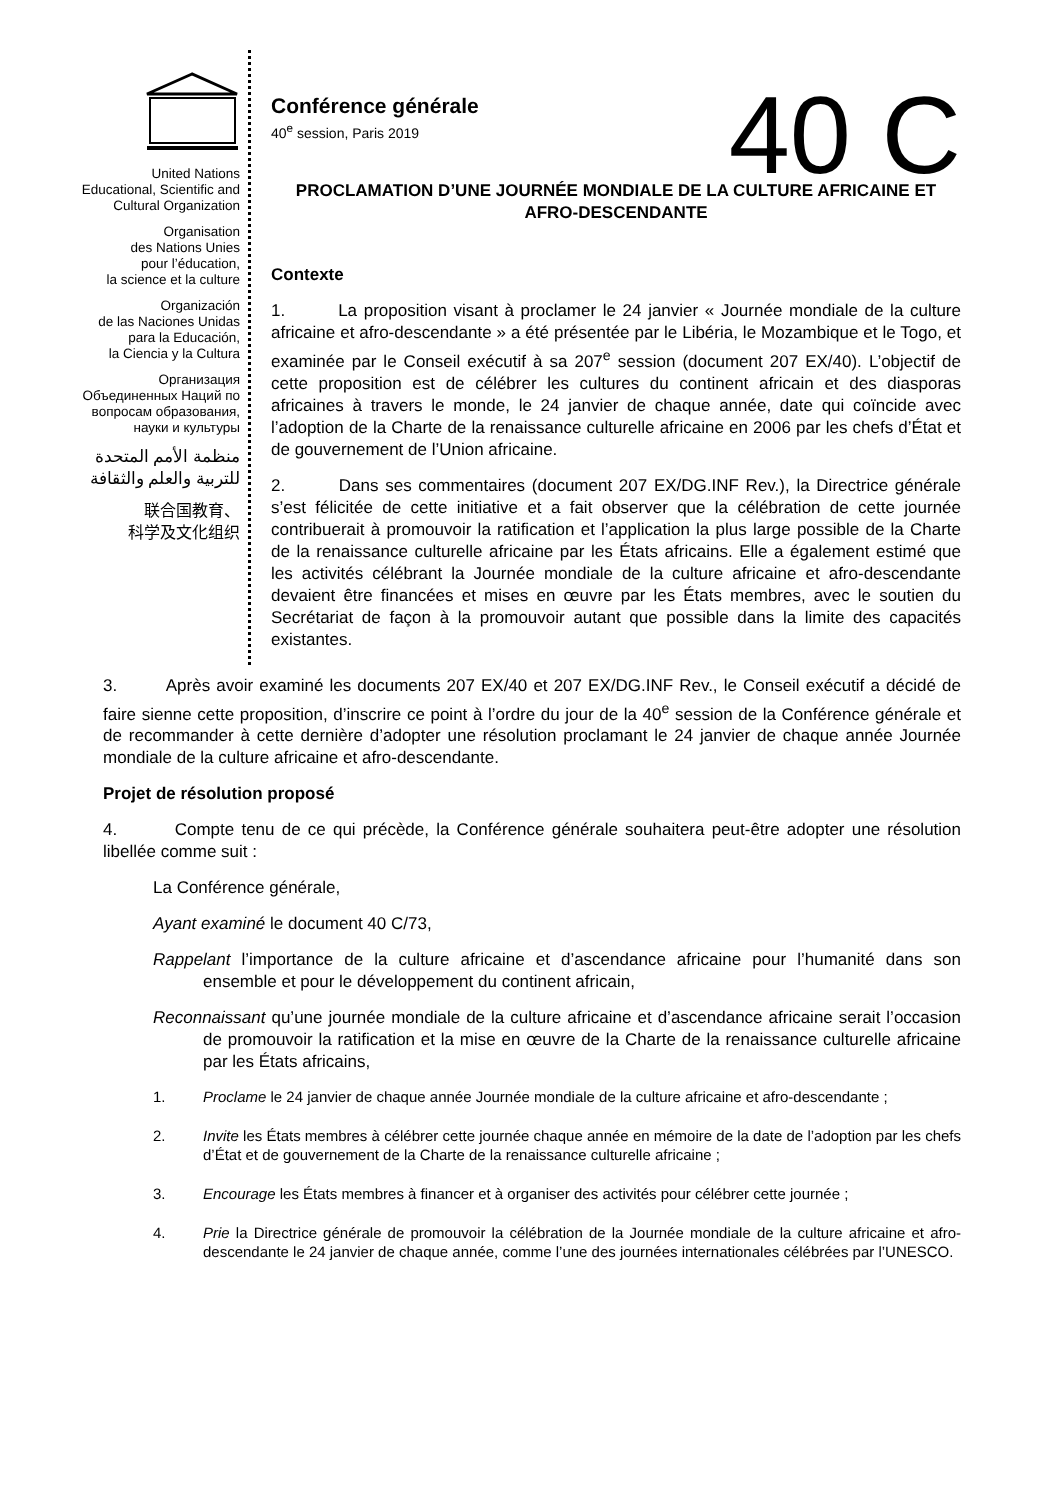United Nations
Educational, Scientific and
Cultural Organization
Organisation
des Nations Unies
pour l’éducation,
la science et la culture
Organización
de las Naciones Unidas
para la Educación,
la Ciencia y la Cultura
Организация
Объединенных Наций по
вопросам образования,
науки и культуры
منظمة الأمم المتحدة
للتربية والعلم والثقافة
联合国教育、
科学及文化组织
Conférence générale
40<sup>e</sup> session, Paris 2019
40 C
PROCLAMATION D’UNE JOURNÉE MONDIALE DE LA CULTURE AFRICAINE ET AFRO-DESCENDANTE
Contexte
1. La proposition visant à proclamer le 24 janvier « Journée mondiale de la culture africaine et afro-descendante » a été présentée par le Libéria, le Mozambique et le Togo, et examinée par le Conseil exécutif à sa 207<sup>e</sup> session (document 207 EX/40). L’objectif de cette proposition est de célébrer les cultures du continent africain et des diasporas africaines à travers le monde, le 24 janvier de chaque année, date qui coïncide avec l’adoption de la Charte de la renaissance culturelle africaine en 2006 par les chefs d’État et de gouvernement de l’Union africaine.
2. Dans ses commentaires (document 207 EX/DG.INF Rev.), la Directrice générale s’est félicitée de cette initiative et a fait observer que la célébration de cette journée contribuerait à promouvoir la ratification et l’application la plus large possible de la Charte de la renaissance culturelle africaine par les États africains. Elle a également estimé que les activités célébrant la Journée mondiale de la culture africaine et afro-descendante devaient être financées et mises en œuvre par les États membres, avec le soutien du Secrétariat de façon à la promouvoir autant que possible dans la limite des capacités existantes.
3. Après avoir examiné les documents 207 EX/40 et 207 EX/DG.INF Rev., le Conseil exécutif a décidé de faire sienne cette proposition, d’inscrire ce point à l’ordre du jour de la 40<sup>e</sup> session de la Conférence générale et de recommander à cette dernière d’adopter une résolution proclamant le 24 janvier de chaque année Journée mondiale de la culture africaine et afro-descendante.
Projet de résolution proposé
4. Compte tenu de ce qui précède, la Conférence générale souhaitera peut-être adopter une résolution libellée comme suit :
La Conférence générale,
Ayant examiné le document 40 C/73,
Rappelant l’importance de la culture africaine et d’ascendance africaine pour l’humanité dans son ensemble et pour le développement du continent africain,
Reconnaissant qu’une journée mondiale de la culture africaine et d’ascendance africaine serait l’occasion de promouvoir la ratification et la mise en œuvre de la Charte de la renaissance culturelle africaine par les États africains,
1. Proclame le 24 janvier de chaque année Journée mondiale de la culture africaine et afro-descendante ;
2. Invite les États membres à célébrer cette journée chaque année en mémoire de la date de l’adoption par les chefs d’État et de gouvernement de la Charte de la renaissance culturelle africaine ;
3. Encourage les États membres à financer et à organiser des activités pour célébrer cette journée ;
4. Prie la Directrice générale de promouvoir la célébration de la Journée mondiale de la culture africaine et afro-descendante le 24 janvier de chaque année, comme l’une des journées internationales célébrées par l’UNESCO.